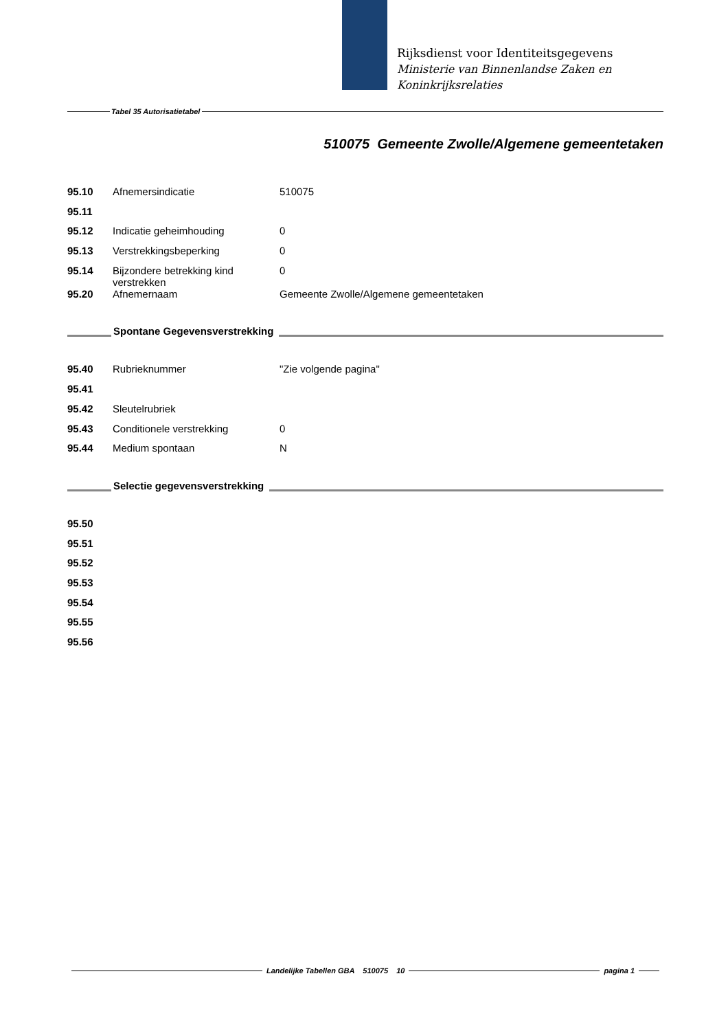Rijksdienst voor Identiteitsgegevens
Ministerie van Binnenlandse Zaken en
Koninkrijksrelaties
Tabel 35 Autorisatietabel
510075 Gemeente Zwolle/Algemene gemeentetaken
| 95.10 | Afnemersindicatie | 510075 |
| 95.11 | | |
| 95.12 | Indicatie geheimhouding | 0 |
| 95.13 | Verstrekkingsbeperking | 0 |
| 95.14 | Bijzondere betrekking kind verstrekken | 0 |
| 95.20 | Afnemernaam | Gemeente Zwolle/Algemene gemeentetaken |
Spontane Gegevensverstrekking
| 95.40 | Rubrieknummer | "Zie volgende pagina" |
| 95.41 | | |
| 95.42 | Sleutelrubriek | |
| 95.43 | Conditionele verstrekking | 0 |
| 95.44 | Medium spontaan | N |
Selectie gegevensverstrekking
| 95.50 |
| 95.51 |
| 95.52 |
| 95.53 |
| 95.54 |
| 95.55 |
| 95.56 |
Landelijke Tabellen GBA 510075 10 pagina 1